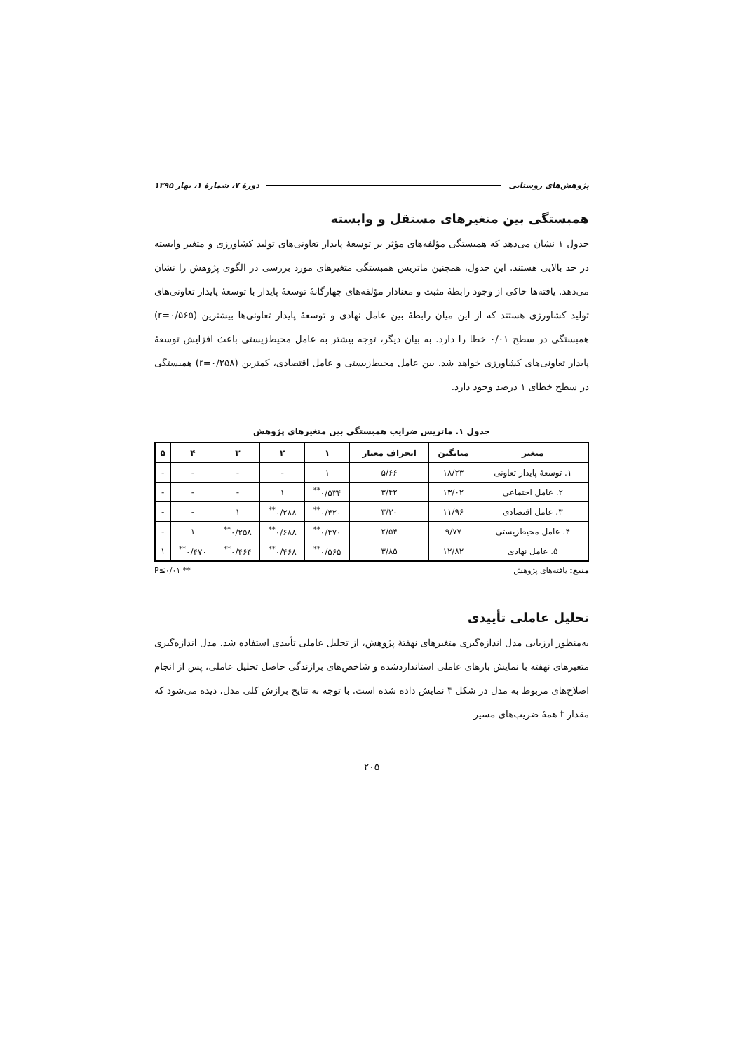پژوهش‌های روستایی دورهٔ ۷، شمارهٔ ۱، بهار ۱۳۹۵
همبستگی بین متغیرهای مستقل و وابسته
جدول ۱ نشان می‌دهد که همبستگی مؤلفه‌های مؤثر بر توسعهٔ پایدار تعاونی‌های تولید کشاورزی و متغیر وابسته در حد بالایی هستند. این جدول، همچنین ماتریس همبستگی متغیرهای مورد بررسی در الگوی پژوهش را نشان می‌دهد. یافته‌ها حاکی از وجود رابطهٔ مثبت و معنادار مؤلفه‌های چهارگانهٔ توسعهٔ پایدار با توسعهٔ پایدار تعاونی‌های تولید کشاورزی هستند که از این میان رابطهٔ بین عامل نهادی و توسعهٔ پایدار تعاونی‌ها بیشترین (r=۰/۵۶۵) همبستگی در سطح ۰/۰۱ خطا را دارد. به بیان دیگر، توجه بیشتر به عامل محیط‌زیستی باعث افزایش توسعهٔ پایدار تعاونی‌های کشاورزی خواهد شد. بین عامل محیط‌زیستی و عامل اقتصادی، کمترین (r=۰/۲۵۸) همبستگی در سطح خطای ۱ درصد وجود دارد.
جدول ۱. ماتریس ضرایب همبستگی بین متغیرهای پژوهش
| متغیر | میانگین | انحراف معیار | ۱ | ۲ | ۳ | ۴ | ۵ |
| --- | --- | --- | --- | --- | --- | --- | --- |
| ۱. توسعهٔ پایدار تعاونی | ۱۸/۲۳ | ۵/۶۶ | ۱ | - | - | - | - |
| ۲. عامل اجتماعی | ۱۳/۰۲ | ۳/۴۲ | ۰/۵۳۴<sup>**</sup> | ۱ | - | - | - |
| ۳. عامل اقتصادی | ۱۱/۹۶ | ۳/۳۰ | ۰/۴۲۰<sup>**</sup> | ۰/۲۸۸<sup>**</sup> | ۱ | - | - |
| ۴. عامل محیطزیستی | ۹/۷۷ | ۲/۵۴ | ۰/۴۷۰<sup>**</sup> | ۰/۶۸۸<sup>**</sup> | ۰/۲۵۸<sup>**</sup> | ۱ | - |
| ۵. عامل نهادی | ۱۲/۸۲ | ۳/۸۵ | ۰/۵۶۵<sup>**</sup> | ۰/۴۶۸<sup>**</sup> | ۰/۴۶۴<sup>**</sup> | ۰/۴۷۰<sup>**</sup> | ۱ |
منبع: یافته‌های پژوهش ** P≤۰/۰۱
تحلیل عاملی تأییدی
به‌منظور ارزیابی مدل اندازه‌گیری متغیرهای نهفتهٔ پژوهش، از تحلیل عاملی تأییدی استفاده شد. مدل اندازه‌گیری متغیرهای نهفته با نمایش بارهای عاملی استانداردشده و شاخص‌های برازندگی حاصل تحلیل عاملی، پس از انجام اصلاح‌های مربوط به مدل در شکل ۳ نمایش داده شده است. با توجه به نتایج برازش کلی مدل، دیده می‌شود که مقدار t همهٔ ضریب‌های مسیر
۲۰۵